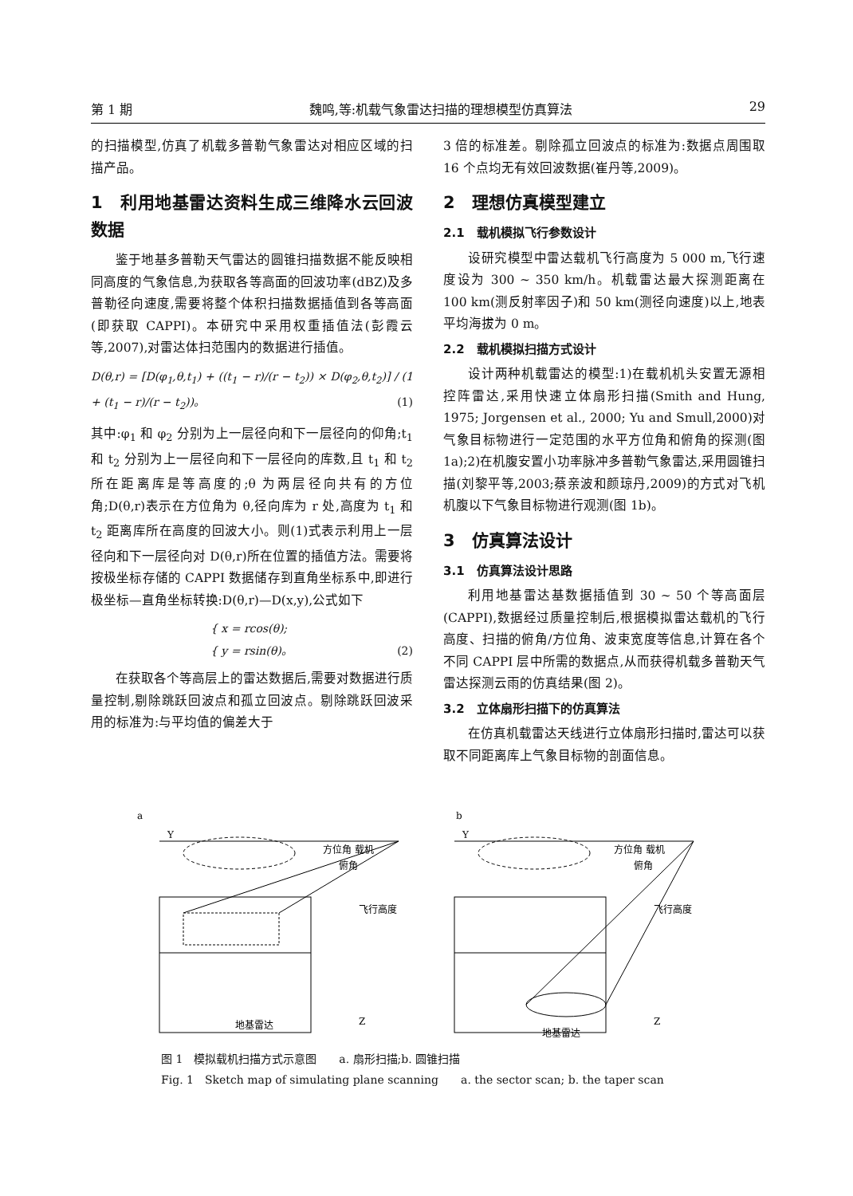第 1 期 魏鸣,等:机载气象雷达扫描的理想模型仿真算法 29
的扫描模型,仿真了机载多普勒气象雷达对相应区域的扫描产品。
1　利用地基雷达资料生成三维降水云回波数据
鉴于地基多普勒天气雷达的圆锥扫描数据不能反映相同高度的气象信息,为获取各等高面的回波功率(dBZ)及多普勒径向速度,需要将整个体积扫描数据插值到各等高面(即获取 CAPPI)。本研究中采用权重插值法(彭霞云等,2007),对雷达体扫范围内的数据进行插值。
D(θ,r) = [D(φ<sub>1</sub>,θ,t<sub>1</sub>) + ((t<sub>1</sub> − r)/(r − t<sub>2</sub>)) × D(φ<sub>2</sub>,θ,t<sub>2</sub>)] / (1 + (t<sub>1</sub> − r)/(r − t<sub>2</sub>))。 (1)
其中:φ<sub>1</sub> 和 φ<sub>2</sub> 分别为上一层径向和下一层径向的仰角;t<sub>1</sub> 和 t<sub>2</sub> 分别为上一层径向和下一层径向的库数,且 t<sub>1</sub> 和 t<sub>2</sub> 所在距离库是等高度的;θ 为两层径向共有的方位角;D(θ,r)表示在方位角为 θ,径向库为 r 处,高度为 t<sub>1</sub> 和 t<sub>2</sub> 距离库所在高度的回波大小。则(1)式表示利用上一层径向和下一层径向对 D(θ,r)所在位置的插值方法。需要将按极坐标存储的 CAPPI 数据储存到直角坐标系中,即进行极坐标—直角坐标转换:D(θ,r)—D(x,y),公式如下
{ x = rcos(θ);
{ y = rsin(θ)。 (2)
在获取各个等高层上的雷达数据后,需要对数据进行质量控制,剔除跳跃回波点和孤立回波点。剔除跳跃回波采用的标准为:与平均值的偏差大于
3 倍的标准差。剔除孤立回波点的标准为:数据点周围取 16 个点均无有效回波数据(崔丹等,2009)。
2　理想仿真模型建立
2.1　载机模拟飞行参数设计
设研究模型中雷达载机飞行高度为 5 000 m,飞行速度设为 300 ~ 350 km/h。机载雷达最大探测距离在 100 km(测反射率因子)和 50 km(测径向速度)以上,地表平均海拔为 0 m。
2.2　载机模拟扫描方式设计
设计两种机载雷达的模型:1)在载机机头安置无源相控阵雷达,采用快速立体扇形扫描(Smith and Hung, 1975; Jorgensen et al., 2000; Yu and Smull,2000)对气象目标物进行一定范围的水平方位角和俯角的探测(图 1a);2)在机腹安置小功率脉冲多普勒气象雷达,采用圆锥扫描(刘黎平等,2003;蔡亲波和颜琼丹,2009)的方式对飞机机腹以下气象目标物进行观测(图 1b)。
3　仿真算法设计
3.1　仿真算法设计思路
利用地基雷达基数据插值到 30 ~ 50 个等高面层(CAPPI),数据经过质量控制后,根据模拟雷达载机的飞行高度、扫描的俯角/方位角、波束宽度等信息,计算在各个不同 CAPPI 层中所需的数据点,从而获得机载多普勒天气雷达探测云雨的仿真结果(图 2)。
3.2　立体扇形扫描下的仿真算法
在仿真机载雷达天线进行立体扇形扫描时,雷达可以获取不同距离库上气象目标物的剖面信息。
a
Y
方位角 载机
俯角
飞行高度
Z
地基雷达
b
Y
方位角 载机
俯角
飞行高度
Z
地基雷达
图 1　模拟载机扫描方式示意图　　a. 扇形扫描;b. 圆锥扫描
Fig. 1　Sketch map of simulating plane scanning　　a. the sector scan; b. the taper scan